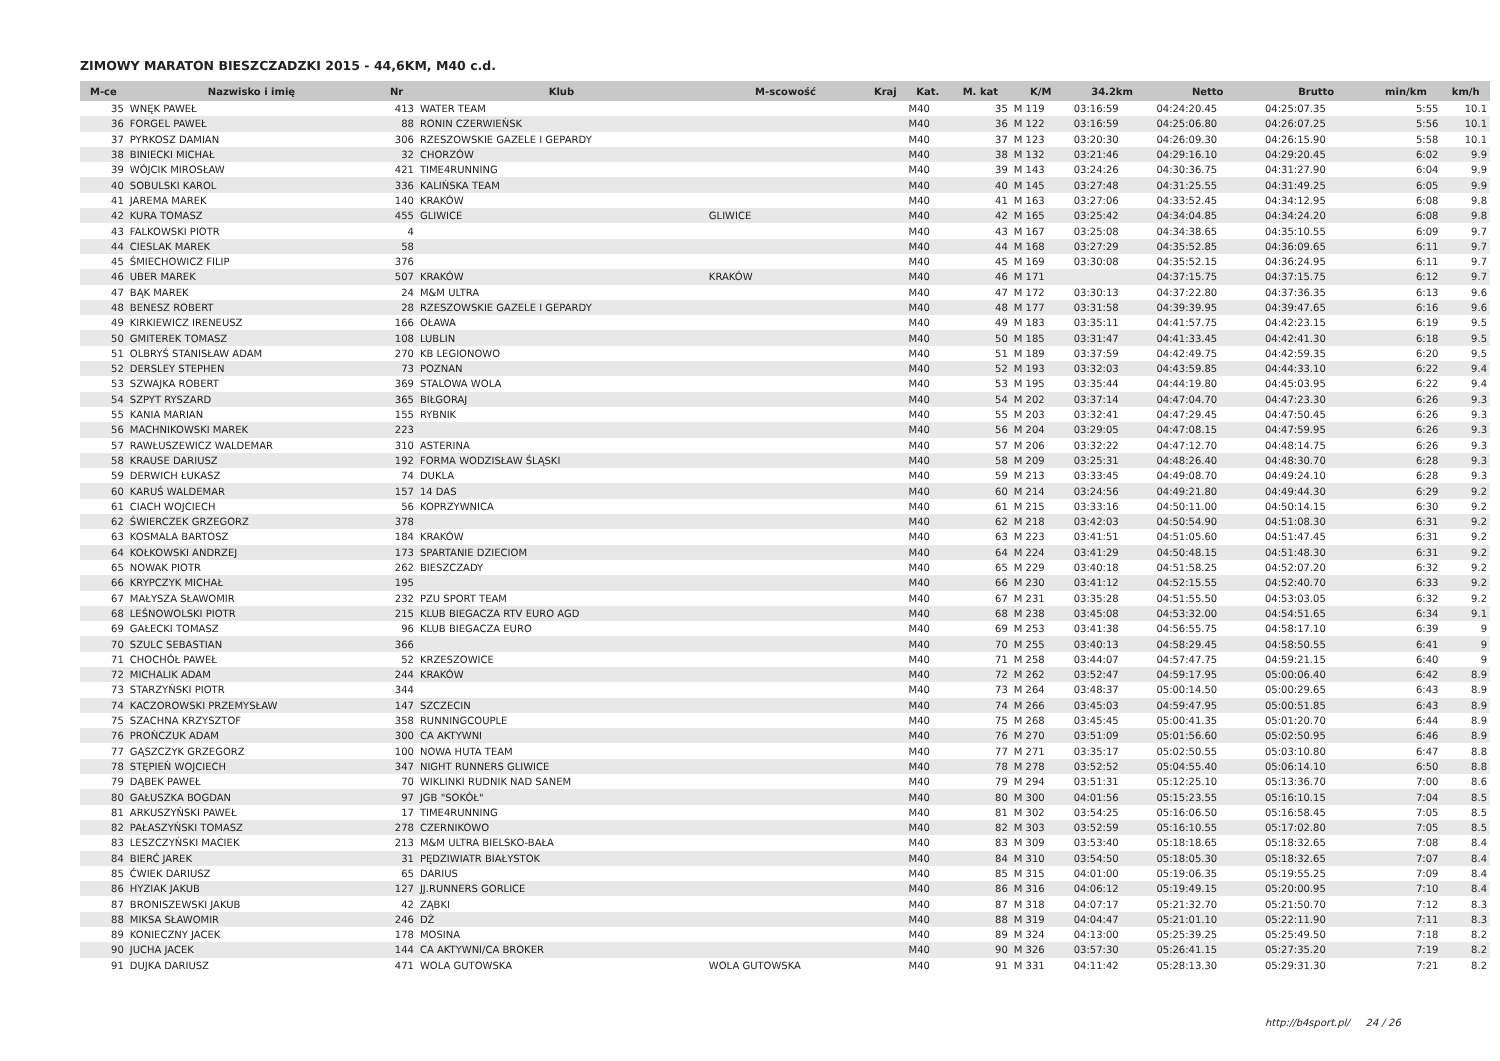ZIMOWY MARATON BIESZCZADZKI 2015 - 44,6KM, M40 c.d.
| M-ce | Nazwisko i imię | Nr | Klub | M-scowość | Kraj | Kat. | M. kat | K/M | 34.2km | Netto | Brutto | min/km | km/h |
| --- | --- | --- | --- | --- | --- | --- | --- | --- | --- | --- | --- | --- | --- |
| 35 | WNĘK PAWEŁ | 413 | WATER TEAM | | | M40 | 35 | M 119 | 03:16:59 | 04:24:20.45 | 04:25:07.35 | 5:55 | 10.1 |
| 36 | FORGEL PAWEŁ | 88 | RONIN CZERWIEŃSK | | | M40 | 36 | M 122 | 03:16:59 | 04:25:06.80 | 04:26:07.25 | 5:56 | 10.1 |
| 37 | PYRKOSZ DAMIAN | 306 | RZESZOWSKIE GAZELE I GEPARDY | | | M40 | 37 | M 123 | 03:20:30 | 04:26:09.30 | 04:26:15.90 | 5:58 | 10.1 |
| 38 | BINIECKI MICHAŁ | 32 | CHORZÓW | | | M40 | 38 | M 132 | 03:21:46 | 04:29:16.10 | 04:29:20.45 | 6:02 | 9.9 |
| 39 | WÓJCIK MIROSŁAW | 421 | TIME4RUNNING | | | M40 | 39 | M 143 | 03:24:26 | 04:30:36.75 | 04:31:27.90 | 6:04 | 9.9 |
| 40 | SOBULSKI KAROL | 336 | KALIŃSKA TEAM | | | M40 | 40 | M 145 | 03:27:48 | 04:31:25.55 | 04:31:49.25 | 6:05 | 9.9 |
| 41 | JAREMA MAREK | 140 | KRAKÓW | | | M40 | 41 | M 163 | 03:27:06 | 04:33:52.45 | 04:34:12.95 | 6:08 | 9.8 |
| 42 | KURA TOMASZ | 455 | GLIWICE | GLIWICE | | M40 | 42 | M 165 | 03:25:42 | 04:34:04.85 | 04:34:24.20 | 6:08 | 9.8 |
| 43 | FALKOWSKI PIOTR | 4 | | | | M40 | 43 | M 167 | 03:25:08 | 04:34:38.65 | 04:35:10.55 | 6:09 | 9.7 |
| 44 | CIESLAK MAREK | 58 | | | | M40 | 44 | M 168 | 03:27:29 | 04:35:52.85 | 04:36:09.65 | 6:11 | 9.7 |
| 45 | ŚMIECHOWICZ FILIP | 376 | | | | M40 | 45 | M 169 | 03:30:08 | 04:35:52.15 | 04:36:24.95 | 6:11 | 9.7 |
| 46 | UBER MAREK | 507 | KRAKÓW | KRAKÓW | | M40 | 46 | M 171 | | 04:37:15.75 | 04:37:15.75 | 6:12 | 9.7 |
| 47 | BĄK MAREK | 24 | M&M ULTRA | | | M40 | 47 | M 172 | 03:30:13 | 04:37:22.80 | 04:37:36.35 | 6:13 | 9.6 |
| 48 | BENESZ ROBERT | 28 | RZESZOWSKIE GAZELE I GEPARDY | | | M40 | 48 | M 177 | 03:31:58 | 04:39:39.95 | 04:39:47.65 | 6:16 | 9.6 |
| 49 | KIRKIEWICZ IRENEUSZ | 166 | OŁAWA | | | M40 | 49 | M 183 | 03:35:11 | 04:41:57.75 | 04:42:23.15 | 6:19 | 9.5 |
| 50 | GMITEREK TOMASZ | 108 | LUBLIN | | | M40 | 50 | M 185 | 03:31:47 | 04:41:33.45 | 04:42:41.30 | 6:18 | 9.5 |
| 51 | OLBRYŚ STANISŁAW ADAM | 270 | KB LEGIONOWO | | | M40 | 51 | M 189 | 03:37:59 | 04:42:49.75 | 04:42:59.35 | 6:20 | 9.5 |
| 52 | DERSLEY STEPHEN | 73 | POZNAN | | | M40 | 52 | M 193 | 03:32:03 | 04:43:59.85 | 04:44:33.10 | 6:22 | 9.4 |
| 53 | SZWAJKA ROBERT | 369 | STALOWA WOLA | | | M40 | 53 | M 195 | 03:35:44 | 04:44:19.80 | 04:45:03.95 | 6:22 | 9.4 |
| 54 | SZPYT RYSZARD | 365 | BIŁGORAJ | | | M40 | 54 | M 202 | 03:37:14 | 04:47:04.70 | 04:47:23.30 | 6:26 | 9.3 |
| 55 | KANIA MARIAN | 155 | RYBNIK | | | M40 | 55 | M 203 | 03:32:41 | 04:47:29.45 | 04:47:50.45 | 6:26 | 9.3 |
| 56 | MACHNIKOWSKI MAREK | 223 | | | | M40 | 56 | M 204 | 03:29:05 | 04:47:08.15 | 04:47:59.95 | 6:26 | 9.3 |
| 57 | RAWŁUSZEWICZ WALDEMAR | 310 | ASTERINA | | | M40 | 57 | M 206 | 03:32:22 | 04:47:12.70 | 04:48:14.75 | 6:26 | 9.3 |
| 58 | KRAUSE DARIUSZ | 192 | FORMA WODZISŁAW ŚLĄSKI | | | M40 | 58 | M 209 | 03:25:31 | 04:48:26.40 | 04:48:30.70 | 6:28 | 9.3 |
| 59 | DERWICH ŁUKASZ | 74 | DUKLA | | | M40 | 59 | M 213 | 03:33:45 | 04:49:08.70 | 04:49:24.10 | 6:28 | 9.3 |
| 60 | KARUŚ WALDEMAR | 157 | 14 DAS | | | M40 | 60 | M 214 | 03:24:56 | 04:49:21.80 | 04:49:44.30 | 6:29 | 9.2 |
| 61 | CIACH WOJCIECH | 56 | KOPRZYWNICA | | | M40 | 61 | M 215 | 03:33:16 | 04:50:11.00 | 04:50:14.15 | 6:30 | 9.2 |
| 62 | ŚWIERCZEK GRZEGORZ | 378 | | | | M40 | 62 | M 218 | 03:42:03 | 04:50:54.90 | 04:51:08.30 | 6:31 | 9.2 |
| 63 | KOSMALA BARTOSZ | 184 | KRAKÓW | | | M40 | 63 | M 223 | 03:41:51 | 04:51:05.60 | 04:51:47.45 | 6:31 | 9.2 |
| 64 | KOŁKOWSKI ANDRZEJ | 173 | SPARTANIE DZIECIOM | | | M40 | 64 | M 224 | 03:41:29 | 04:50:48.15 | 04:51:48.30 | 6:31 | 9.2 |
| 65 | NOWAK PIOTR | 262 | BIESZCZADY | | | M40 | 65 | M 229 | 03:40:18 | 04:51:58.25 | 04:52:07.20 | 6:32 | 9.2 |
| 66 | KRYPCZYK MICHAŁ | 195 | | | | M40 | 66 | M 230 | 03:41:12 | 04:52:15.55 | 04:52:40.70 | 6:33 | 9.2 |
| 67 | MAŁYSZA SŁAWOMIR | 232 | PZU SPORT TEAM | | | M40 | 67 | M 231 | 03:35:28 | 04:51:55.50 | 04:53:03.05 | 6:32 | 9.2 |
| 68 | LEŚNOWOLSKI PIOTR | 215 | KLUB BIEGACZA RTV EURO AGD | | | M40 | 68 | M 238 | 03:45:08 | 04:53:32.00 | 04:54:51.65 | 6:34 | 9.1 |
| 69 | GAŁECKI TOMASZ | 96 | KLUB BIEGACZA EURO | | | M40 | 69 | M 253 | 03:41:38 | 04:56:55.75 | 04:58:17.10 | 6:39 | 9 |
| 70 | SZULC SEBASTIAN | 366 | | | | M40 | 70 | M 255 | 03:40:13 | 04:58:29.45 | 04:58:50.55 | 6:41 | 9 |
| 71 | CHOCHÓŁ PAWEŁ | 52 | KRZESZOWICE | | | M40 | 71 | M 258 | 03:44:07 | 04:57:47.75 | 04:59:21.15 | 6:40 | 9 |
| 72 | MICHALIK ADAM | 244 | KRAKÓW | | | M40 | 72 | M 262 | 03:52:47 | 04:59:17.95 | 05:00:06.40 | 6:42 | 8.9 |
| 73 | STARZYŃSKI PIOTR | 344 | | | | M40 | 73 | M 264 | 03:48:37 | 05:00:14.50 | 05:00:29.65 | 6:43 | 8.9 |
| 74 | KACZOROWSKI PRZEMYSŁAW | 147 | SZCZECIN | | | M40 | 74 | M 266 | 03:45:03 | 04:59:47.95 | 05:00:51.85 | 6:43 | 8.9 |
| 75 | SZACHNA KRZYSZTOF | 358 | RUNNINGCOUPLE | | | M40 | 75 | M 268 | 03:45:45 | 05:00:41.35 | 05:01:20.70 | 6:44 | 8.9 |
| 76 | PROŃCZUK ADAM | 300 | CA AKTYWNI | | | M40 | 76 | M 270 | 03:51:09 | 05:01:56.60 | 05:02:50.95 | 6:46 | 8.9 |
| 77 | GĄSZCZYK GRZEGORZ | 100 | NOWA HUTA TEAM | | | M40 | 77 | M 271 | 03:35:17 | 05:02:50.55 | 05:03:10.80 | 6:47 | 8.8 |
| 78 | STĘPIEŃ WOJCIECH | 347 | NIGHT RUNNERS GLIWICE | | | M40 | 78 | M 278 | 03:52:52 | 05:04:55.40 | 05:06:14.10 | 6:50 | 8.8 |
| 79 | DĄBEK PAWEŁ | 70 | WIKLINKI RUDNIK NAD SANEM | | | M40 | 79 | M 294 | 03:51:31 | 05:12:25.10 | 05:13:36.70 | 7:00 | 8.6 |
| 80 | GAŁUSZKA BOGDAN | 97 | JGB "SOKÓŁ" | | | M40 | 80 | M 300 | 04:01:56 | 05:15:23.55 | 05:16:10.15 | 7:04 | 8.5 |
| 81 | ARKUSZYŃSKI PAWEŁ | 17 | TIME4RUNNING | | | M40 | 81 | M 302 | 03:54:25 | 05:16:06.50 | 05:16:58.45 | 7:05 | 8.5 |
| 82 | PAŁASZYŃSKI TOMASZ | 278 | CZERNIKOWO | | | M40 | 82 | M 303 | 03:52:59 | 05:16:10.55 | 05:17:02.80 | 7:05 | 8.5 |
| 83 | LESZCZYŃSKI MACIEK | 213 | M&M ULTRA BIELSKO-BAŁA | | | M40 | 83 | M 309 | 03:53:40 | 05:18:18.65 | 05:18:32.65 | 7:08 | 8.4 |
| 84 | BIERĆ JAREK | 31 | PĘDZIWIATR BIAŁYSTOK | | | M40 | 84 | M 310 | 03:54:50 | 05:18:05.30 | 05:18:32.65 | 7:07 | 8.4 |
| 85 | ĆWIEK DARIUSZ | 65 | DARIUS | | | M40 | 85 | M 315 | 04:01:00 | 05:19:06.35 | 05:19:55.25 | 7:09 | 8.4 |
| 86 | HYZIAK JAKUB | 127 | JJ.RUNNERS GORLICE | | | M40 | 86 | M 316 | 04:06:12 | 05:19:49.15 | 05:20:00.95 | 7:10 | 8.4 |
| 87 | BRONISZEWSKI JAKUB | 42 | ZĄBKI | | | M40 | 87 | M 318 | 04:07:17 | 05:21:32.70 | 05:21:50.70 | 7:12 | 8.3 |
| 88 | MIKSA SŁAWOMIR | 246 | DŻ | | | M40 | 88 | M 319 | 04:04:47 | 05:21:01.10 | 05:22:11.90 | 7:11 | 8.3 |
| 89 | KONIECZNY JACEK | 178 | MOSINA | | | M40 | 89 | M 324 | 04:13:00 | 05:25:39.25 | 05:25:49.50 | 7:18 | 8.2 |
| 90 | JUCHA JACEK | 144 | CA AKTYWNI/CA BROKER | | | M40 | 90 | M 326 | 03:57:30 | 05:26:41.15 | 05:27:35.20 | 7:19 | 8.2 |
| 91 | DUJKA DARIUSZ | 471 | WOLA GUTOWSKA | WOLA GUTOWSKA | | M40 | 91 | M 331 | 04:11:42 | 05:28:13.30 | 05:29:31.30 | 7:21 | 8.2 |
http://b4sport.pl/ 24 / 26